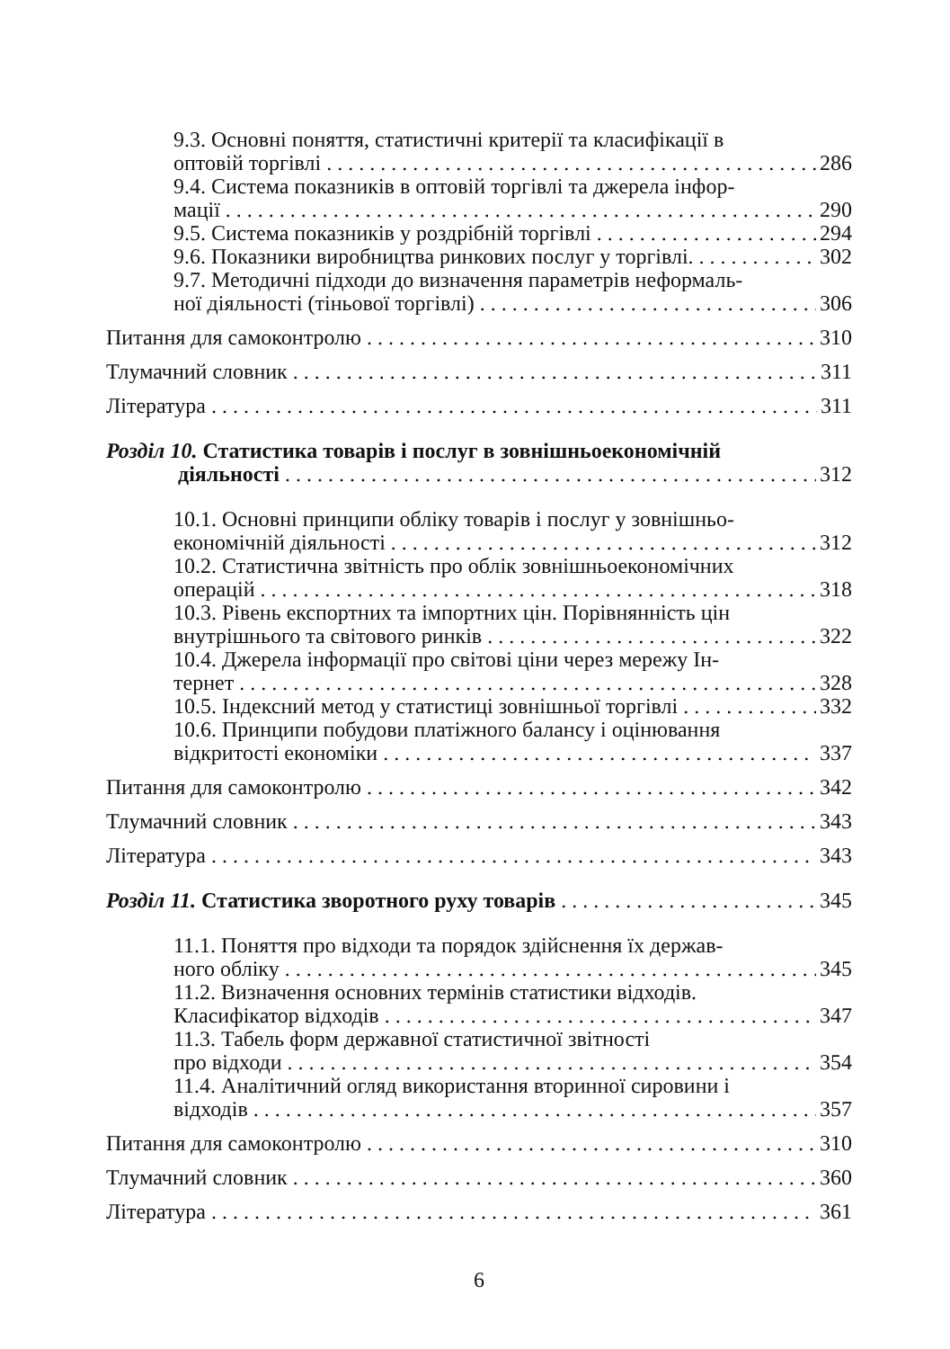9.3. Основні поняття, статистичні критерії та класифікації в
оптовій торгівлі 286
9.4. Система показників в оптовій торгівлі та джерела інфор-
мації 290
9.5. Система показників у роздрібній торгівлі 294
9.6. Показники виробництва ринкових послуг у торгівлі. 302
9.7. Методичні підходи до визначення параметрів неформаль-
ної діяльності (тіньової торгівлі) 306
Питання для самоконтролю 310
Тлумачний словник 311
Література 311
Розділ 10. Статистика товарів і послуг в зовнішньоекономічній
діяльності 312
10.1. Основні принципи обліку товарів і послуг у зовнішньо-
економічній діяльності 312
10.2. Статистична звітність про облік зовнішньоекономічних
операцій 318
10.3. Рівень експортних та імпортних цін. Порівнянність цін
внутрішнього та світового ринків 322
10.4. Джерела інформації про світові ціни через мережу Ін-
тернет 328
10.5. Індексний метод у статистиці зовнішньої торгівлі 332
10.6. Принципи побудови платіжного балансу і оцінювання
відкритості економіки 337
Питання для самоконтролю 342
Тлумачний словник 343
Література 343
Розділ 11. Статистика зворотного руху товарів 345
11.1. Поняття про відходи та порядок здійснення їх держав-
ного обліку 345
11.2. Визначення основних термінів статистики відходів.
Класифікатор відходів 347
11.3. Табель форм державної статистичної звітності
про відходи 354
11.4. Аналітичний огляд використання вторинної сировини і
відходів 357
Питання для самоконтролю 310
Тлумачний словник 360
Література 361
6